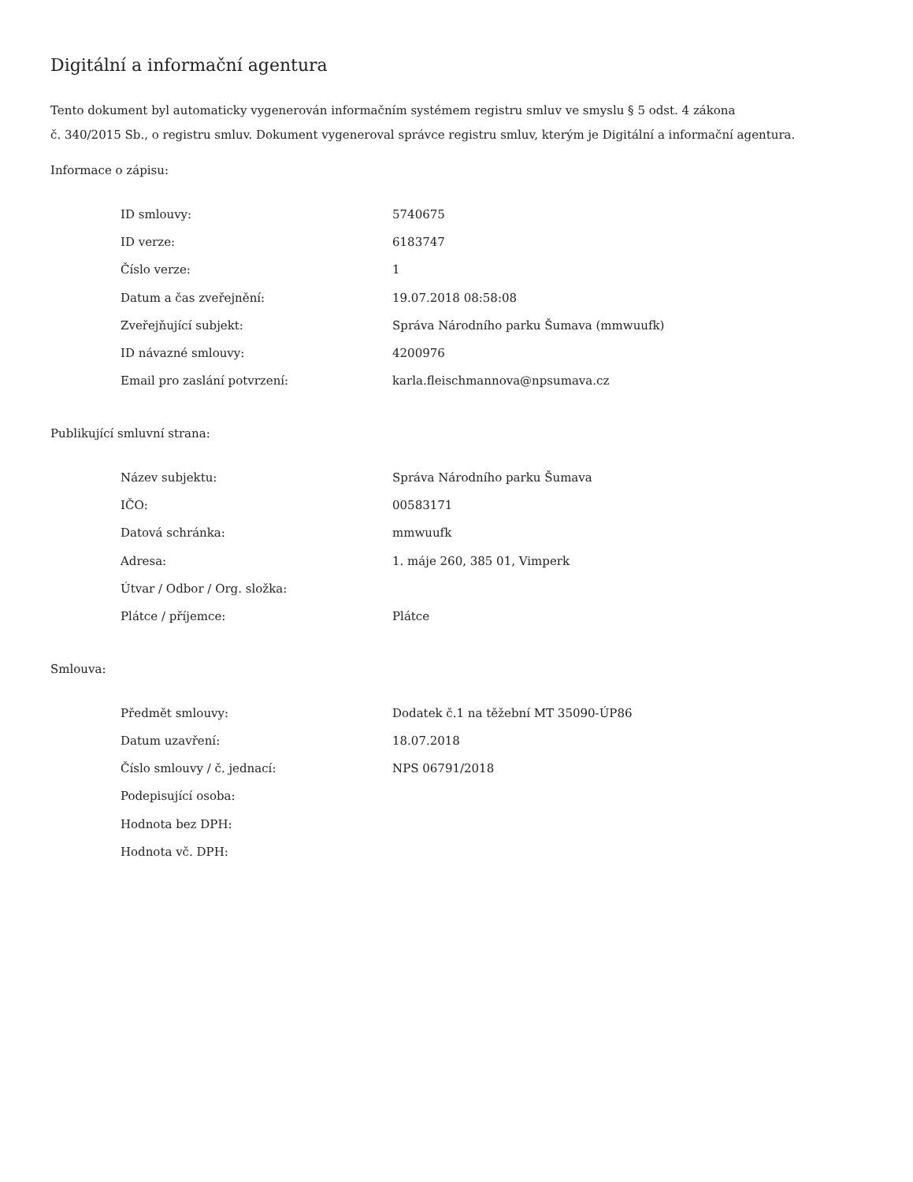Digitální a informační agentura
Tento dokument byl automaticky vygenerován informačním systémem registru smluv ve smyslu § 5 odst. 4 zákona
č. 340/2015 Sb., o registru smluv. Dokument vygeneroval správce registru smluv, kterým je Digitální a informační agentura.
Informace o zápisu:
| ID smlouvy: | 5740675 |
| ID verze: | 6183747 |
| Číslo verze: | 1 |
| Datum a čas zveřejnění: | 19.07.2018 08:58:08 |
| Zveřejňující subjekt: | Správa Národního parku Šumava (mmwuufk) |
| ID návazné smlouvy: | 4200976 |
| Email pro zaslání potvrzení: | karla.fleischmannova@npsumava.cz |
Publikující smluvní strana:
| Název subjektu: | Správa Národního parku Šumava |
| IČO: | 00583171 |
| Datová schránka: | mmwuufk |
| Adresa: | 1. máje 260, 385 01, Vimperk |
| Útvar / Odbor / Org. složka: | |
| Plátce / příjemce: | Plátce |
Smlouva:
| Předmět smlouvy: | Dodatek č.1 na těžební MT 35090-ÚP86 |
| Datum uzavření: | 18.07.2018 |
| Číslo smlouvy / č. jednací: | NPS 06791/2018 |
| Podepisující osoba: | |
| Hodnota bez DPH: | |
| Hodnota vč. DPH: | |